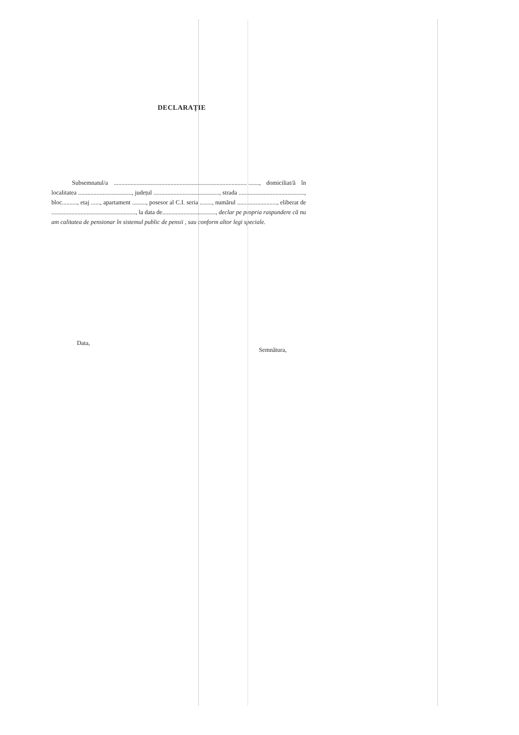DECLARAȚIE
Subsemnatul/a ..............................................................................................., domiciliat/ă în localitatea ..................................., județul ..........................................., strada ..........................................., bloc.........., etaj ......, apartament ........., posesor al C.I. seria ........, numărul .........................., eliberat de ......................................................., la data de..................................., declar pe propria raspundere că nu am calitatea de pensionar în sistemul public de pensii , sau conform altor legi speciale.
Data, Semnătura,